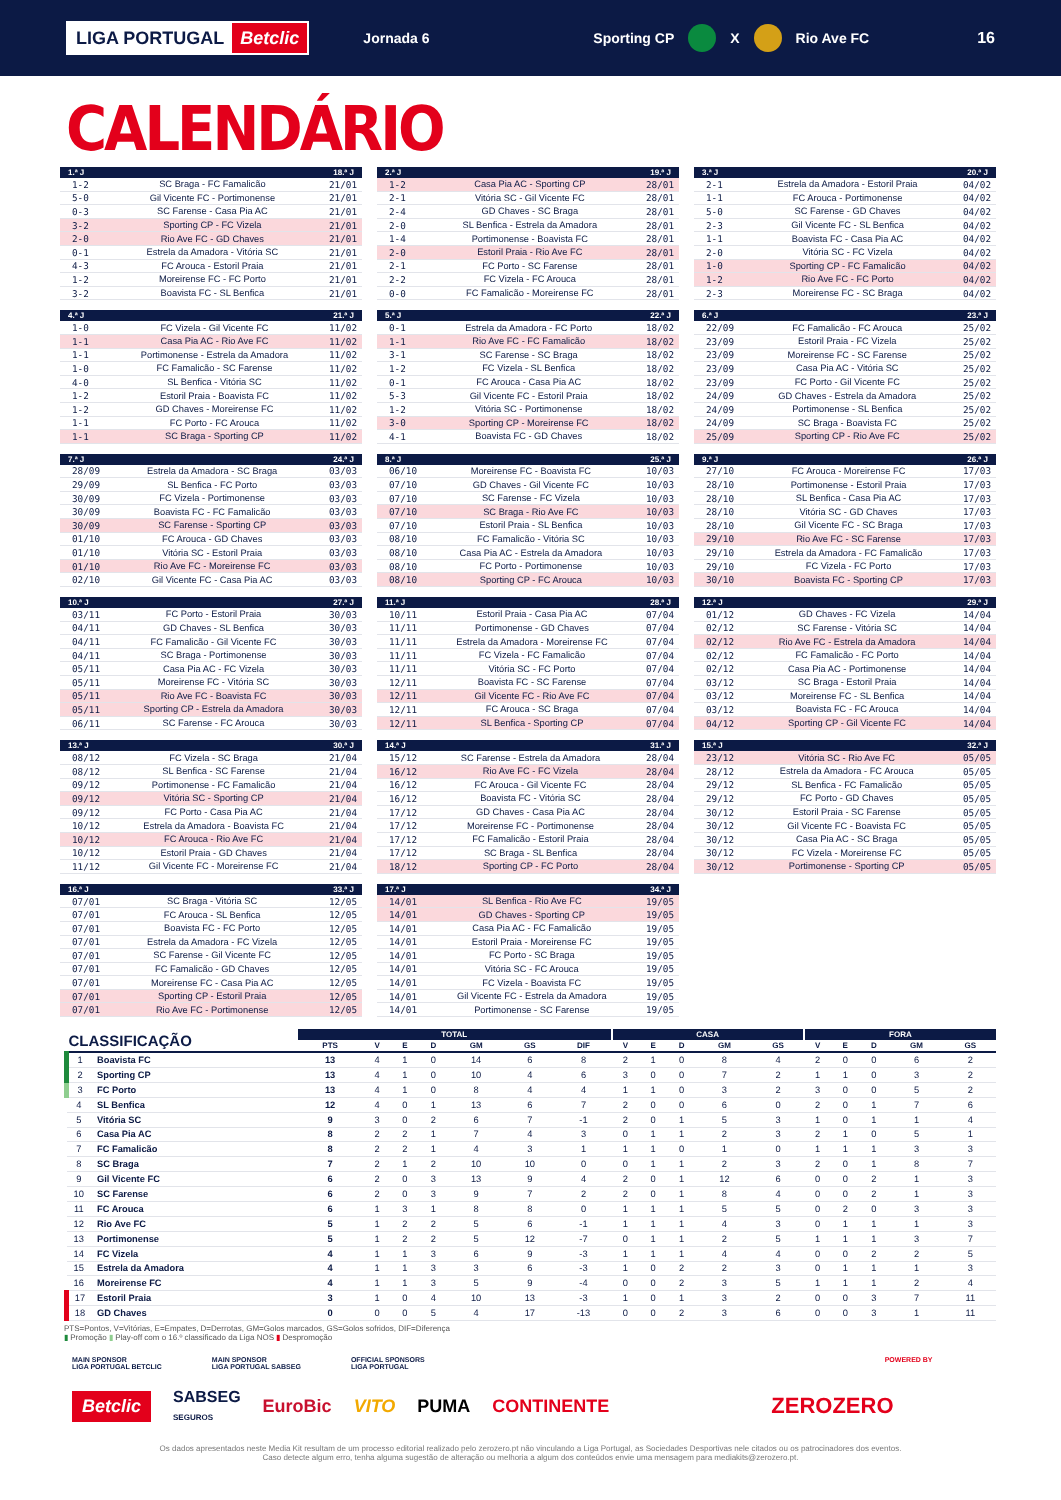LIGA PORTUGAL Betclic
Jornada 6 Sporting CP X Rio Ave FC 16
CALENDÁRIO
| 1.ª J | | 18.ª J |
| --- | --- | --- |
| 1-2 | SC Braga - FC Famalicão | 21/01 |
| 5-0 | Gil Vicente FC - Portimonense | 21/01 |
| 0-3 | SC Farense - Casa Pia AC | 21/01 |
| 3-2 | Sporting CP - FC Vizela | 21/01 |
| 2-0 | Rio Ave FC - GD Chaves | 21/01 |
| 0-1 | Estrela da Amadora - Vitória SC | 21/01 |
| 4-3 | FC Arouca - Estoril Praia | 21/01 |
| 1-2 | Moreirense FC - FC Porto | 21/01 |
| 3-2 | Boavista FC - SL Benfica | 21/01 |
| 2.ª J | | 19.ª J |
| --- | --- | --- |
| 1-2 | Casa Pia AC - Sporting CP | 28/01 |
| 2-1 | Vitória SC - Gil Vicente FC | 28/01 |
| 2-4 | GD Chaves - SC Braga | 28/01 |
| 2-0 | SL Benfica - Estrela da Amadora | 28/01 |
| 1-4 | Portimonense - Boavista FC | 28/01 |
| 2-0 | Estoril Praia - Rio Ave FC | 28/01 |
| 2-1 | FC Porto - SC Farense | 28/01 |
| 2-2 | FC Vizela - FC Arouca | 28/01 |
| 0-0 | FC Famalicão - Moreirense FC | 28/01 |
| 3.ª J | | 20.ª J |
| --- | --- | --- |
| 2-1 | Estrela da Amadora - Estoril Praia | 04/02 |
| 1-1 | FC Arouca - Portimonense | 04/02 |
| 5-0 | SC Farense - GD Chaves | 04/02 |
| 2-3 | Gil Vicente FC - SL Benfica | 04/02 |
| 1-1 | Boavista FC - Casa Pia AC | 04/02 |
| 2-0 | Vitória SC - FC Vizela | 04/02 |
| 1-0 | Sporting CP - FC Famalicão | 04/02 |
| 1-2 | Rio Ave FC - FC Porto | 04/02 |
| 2-3 | Moreirense FC - SC Braga | 04/02 |
| 4.ª J | | 21.ª J |
| --- | --- | --- |
| 1-0 | FC Vizela - Gil Vicente FC | 11/02 |
| 1-1 | Casa Pia AC - Rio Ave FC | 11/02 |
| 1-1 | Portimonense - Estrela da Amadora | 11/02 |
| 1-0 | FC Famalicão - SC Farense | 11/02 |
| 4-0 | SL Benfica - Vitória SC | 11/02 |
| 1-2 | Estoril Praia - Boavista FC | 11/02 |
| 1-2 | GD Chaves - Moreirense FC | 11/02 |
| 1-1 | FC Porto - FC Arouca | 11/02 |
| 1-1 | SC Braga - Sporting CP | 11/02 |
| 5.ª J | | 22.ª J |
| --- | --- | --- |
| 0-1 | Estrela da Amadora - FC Porto | 18/02 |
| 1-1 | Rio Ave FC - FC Famalicão | 18/02 |
| 3-1 | SC Farense - SC Braga | 18/02 |
| 1-2 | FC Vizela - SL Benfica | 18/02 |
| 0-1 | FC Arouca - Casa Pia AC | 18/02 |
| 5-3 | Gil Vicente FC - Estoril Praia | 18/02 |
| 1-2 | Vitória SC - Portimonense | 18/02 |
| 3-0 | Sporting CP - Moreirense FC | 18/02 |
| 4-1 | Boavista FC - GD Chaves | 18/02 |
| 6.ª J | | 23.ª J |
| --- | --- | --- |
| 22/09 | FC Famalicão - FC Arouca | 25/02 |
| 23/09 | Estoril Praia - FC Vizela | 25/02 |
| 23/09 | Moreirense FC - SC Farense | 25/02 |
| 23/09 | Casa Pia AC - Vitória SC | 25/02 |
| 23/09 | FC Porto - Gil Vicente FC | 25/02 |
| 24/09 | GD Chaves - Estrela da Amadora | 25/02 |
| 24/09 | Portimonense - SL Benfica | 25/02 |
| 24/09 | SC Braga - Boavista FC | 25/02 |
| 25/09 | Sporting CP - Rio Ave FC | 25/02 |
| 7.ª J | | 24.ª J |
| --- | --- | --- |
| 28/09 | Estrela da Amadora - SC Braga | 03/03 |
| 29/09 | SL Benfica - FC Porto | 03/03 |
| 30/09 | FC Vizela - Portimonense | 03/03 |
| 30/09 | Boavista FC - FC Famalicão | 03/03 |
| 30/09 | SC Farense - Sporting CP | 03/03 |
| 01/10 | FC Arouca - GD Chaves | 03/03 |
| 01/10 | Vitória SC - Estoril Praia | 03/03 |
| 01/10 | Rio Ave FC - Moreirense FC | 03/03 |
| 02/10 | Gil Vicente FC - Casa Pia AC | 03/03 |
| 8.ª J | | 25.ª J |
| --- | --- | --- |
| 06/10 | Moreirense FC - Boavista FC | 10/03 |
| 07/10 | GD Chaves - Gil Vicente FC | 10/03 |
| 07/10 | SC Farense - FC Vizela | 10/03 |
| 07/10 | SC Braga - Rio Ave FC | 10/03 |
| 07/10 | Estoril Praia - SL Benfica | 10/03 |
| 08/10 | FC Famalicão - Vitória SC | 10/03 |
| 08/10 | Casa Pia AC - Estrela da Amadora | 10/03 |
| 08/10 | FC Porto - Portimonense | 10/03 |
| 08/10 | Sporting CP - FC Arouca | 10/03 |
| 9.ª J | | 26.ª J |
| --- | --- | --- |
| 27/10 | FC Arouca - Moreirense FC | 17/03 |
| 28/10 | Portimonense - Estoril Praia | 17/03 |
| 28/10 | SL Benfica - Casa Pia AC | 17/03 |
| 28/10 | Vitória SC - GD Chaves | 17/03 |
| 28/10 | Gil Vicente FC - SC Braga | 17/03 |
| 29/10 | Rio Ave FC - SC Farense | 17/03 |
| 29/10 | Estrela da Amadora - FC Famalicão | 17/03 |
| 29/10 | FC Vizela - FC Porto | 17/03 |
| 30/10 | Boavista FC - Sporting CP | 17/03 |
| 10.ª J | | 27.ª J |
| --- | --- | --- |
| 03/11 | FC Porto - Estoril Praia | 30/03 |
| 04/11 | GD Chaves - SL Benfica | 30/03 |
| 04/11 | FC Famalicão - Gil Vicente FC | 30/03 |
| 04/11 | SC Braga - Portimonense | 30/03 |
| 05/11 | Casa Pia AC - FC Vizela | 30/03 |
| 05/11 | Moreirense FC - Vitória SC | 30/03 |
| 05/11 | Rio Ave FC - Boavista FC | 30/03 |
| 05/11 | Sporting CP - Estrela da Amadora | 30/03 |
| 06/11 | SC Farense - FC Arouca | 30/03 |
| 11.ª J | | 28.ª J |
| --- | --- | --- |
| 10/11 | Estoril Praia - Casa Pia AC | 07/04 |
| 11/11 | Portimonense - GD Chaves | 07/04 |
| 11/11 | Estrela da Amadora - Moreirense FC | 07/04 |
| 11/11 | FC Vizela - FC Famalicão | 07/04 |
| 11/11 | Vitória SC - FC Porto | 07/04 |
| 12/11 | Boavista FC - SC Farense | 07/04 |
| 12/11 | Gil Vicente FC - Rio Ave FC | 07/04 |
| 12/11 | FC Arouca - SC Braga | 07/04 |
| 12/11 | SL Benfica - Sporting CP | 07/04 |
| 12.ª J | | 29.ª J |
| --- | --- | --- |
| 01/12 | GD Chaves - FC Vizela | 14/04 |
| 02/12 | SC Farense - Vitória SC | 14/04 |
| 02/12 | Rio Ave FC - Estrela da Amadora | 14/04 |
| 02/12 | FC Famalicão - FC Porto | 14/04 |
| 02/12 | Casa Pia AC - Portimonense | 14/04 |
| 03/12 | SC Braga - Estoril Praia | 14/04 |
| 03/12 | Moreirense FC - SL Benfica | 14/04 |
| 03/12 | Boavista FC - FC Arouca | 14/04 |
| 04/12 | Sporting CP - Gil Vicente FC | 14/04 |
| 13.ª J | | 30.ª J |
| --- | --- | --- |
| 08/12 | FC Vizela - SC Braga | 21/04 |
| 08/12 | SL Benfica - SC Farense | 21/04 |
| 09/12 | Portimonense - FC Famalicão | 21/04 |
| 09/12 | Vitória SC - Sporting CP | 21/04 |
| 09/12 | FC Porto - Casa Pia AC | 21/04 |
| 10/12 | Estrela da Amadora - Boavista FC | 21/04 |
| 10/12 | FC Arouca - Rio Ave FC | 21/04 |
| 10/12 | Estoril Praia - GD Chaves | 21/04 |
| 11/12 | Gil Vicente FC - Moreirense FC | 21/04 |
| 14.ª J | | 31.ª J |
| --- | --- | --- |
| 15/12 | SC Farense - Estrela da Amadora | 28/04 |
| 16/12 | Rio Ave FC - FC Vizela | 28/04 |
| 16/12 | FC Arouca - Gil Vicente FC | 28/04 |
| 16/12 | Boavista FC - Vitória SC | 28/04 |
| 17/12 | GD Chaves - Casa Pia AC | 28/04 |
| 17/12 | Moreirense FC - Portimonense | 28/04 |
| 17/12 | FC Famalicão - Estoril Praia | 28/04 |
| 17/12 | SC Braga - SL Benfica | 28/04 |
| 18/12 | Sporting CP - FC Porto | 28/04 |
| 15.ª J | | 32.ª J |
| --- | --- | --- |
| 23/12 | Vitória SC - Rio Ave FC | 05/05 |
| 28/12 | Estrela da Amadora - FC Arouca | 05/05 |
| 29/12 | SL Benfica - FC Famalicão | 05/05 |
| 29/12 | FC Porto - GD Chaves | 05/05 |
| 30/12 | Estoril Praia - SC Farense | 05/05 |
| 30/12 | Gil Vicente FC - Boavista FC | 05/05 |
| 30/12 | Casa Pia AC - SC Braga | 05/05 |
| 30/12 | FC Vizela - Moreirense FC | 05/05 |
| 30/12 | Portimonense - Sporting CP | 05/05 |
| 16.ª J | | 33.ª J |
| --- | --- | --- |
| 07/01 | SC Braga - Vitória SC | 12/05 |
| 07/01 | FC Arouca - SL Benfica | 12/05 |
| 07/01 | Boavista FC - FC Porto | 12/05 |
| 07/01 | Estrela da Amadora - FC Vizela | 12/05 |
| 07/01 | SC Farense - Gil Vicente FC | 12/05 |
| 07/01 | FC Famalicão - GD Chaves | 12/05 |
| 07/01 | Moreirense FC - Casa Pia AC | 12/05 |
| 07/01 | Sporting CP - Estoril Praia | 12/05 |
| 07/01 | Rio Ave FC - Portimonense | 12/05 |
| 17.ª J | | 34.ª J |
| --- | --- | --- |
| 14/01 | SL Benfica - Rio Ave FC | 19/05 |
| 14/01 | GD Chaves - Sporting CP | 19/05 |
| 14/01 | Casa Pia AC - FC Famalicão | 19/05 |
| 14/01 | Estoril Praia - Moreirense FC | 19/05 |
| 14/01 | FC Porto - SC Braga | 19/05 |
| 14/01 | Vitória SC - FC Arouca | 19/05 |
| 14/01 | FC Vizela - Boavista FC | 19/05 |
| 14/01 | Gil Vicente FC - Estrela da Amadora | 19/05 |
| 14/01 | Portimonense - SC Farense | 19/05 |
| CLASSIFICAÇÃO | | TOTAL | | | | | | | CASA | | | | | FORA | | | | |
| --- | --- | --- | --- | --- | --- | --- | --- | --- | --- | --- | --- | --- | --- | --- | --- | --- | --- | --- |
| | | PTS | V | E | D | GM | GS | DIF | V | E | D | GM | GS | V | E | D | GM | GS |
| 1 | Boavista FC | 13 | 4 | 1 | 0 | 14 | 6 | 8 | 2 | 1 | 0 | 8 | 4 | 2 | 0 | 0 | 6 | 2 |
| 2 | Sporting CP | 13 | 4 | 1 | 0 | 10 | 4 | 6 | 3 | 0 | 0 | 7 | 2 | 1 | 1 | 0 | 3 | 2 |
| 3 | FC Porto | 13 | 4 | 1 | 0 | 8 | 4 | 4 | 1 | 1 | 0 | 3 | 2 | 3 | 0 | 0 | 5 | 2 |
| 4 | SL Benfica | 12 | 4 | 0 | 1 | 13 | 6 | 7 | 2 | 0 | 0 | 6 | 0 | 2 | 0 | 1 | 7 | 6 |
| 5 | Vitória SC | 9 | 3 | 0 | 2 | 6 | 7 | -1 | 2 | 0 | 1 | 5 | 3 | 1 | 0 | 1 | 1 | 4 |
| 6 | Casa Pia AC | 8 | 2 | 2 | 1 | 7 | 4 | 3 | 0 | 1 | 1 | 2 | 3 | 2 | 1 | 0 | 5 | 1 |
| 7 | FC Famalicão | 8 | 2 | 2 | 1 | 4 | 3 | 1 | 1 | 1 | 0 | 1 | 0 | 1 | 1 | 1 | 3 | 3 |
| 8 | SC Braga | 7 | 2 | 1 | 2 | 10 | 10 | 0 | 0 | 1 | 1 | 2 | 3 | 2 | 0 | 1 | 8 | 7 |
| 9 | Gil Vicente FC | 6 | 2 | 0 | 3 | 13 | 9 | 4 | 2 | 0 | 1 | 12 | 6 | 0 | 0 | 2 | 1 | 3 |
| 10 | SC Farense | 6 | 2 | 0 | 3 | 9 | 7 | 2 | 2 | 0 | 1 | 8 | 4 | 0 | 0 | 2 | 1 | 3 |
| 11 | FC Arouca | 6 | 1 | 3 | 1 | 8 | 8 | 0 | 1 | 1 | 1 | 5 | 5 | 0 | 2 | 0 | 3 | 3 |
| 12 | Rio Ave FC | 5 | 1 | 2 | 2 | 5 | 6 | -1 | 1 | 1 | 1 | 4 | 3 | 0 | 1 | 1 | 1 | 3 |
| 13 | Portimonense | 5 | 1 | 2 | 2 | 5 | 12 | -7 | 0 | 1 | 1 | 2 | 5 | 1 | 1 | 1 | 3 | 7 |
| 14 | FC Vizela | 4 | 1 | 1 | 3 | 6 | 9 | -3 | 1 | 1 | 1 | 4 | 4 | 0 | 0 | 2 | 2 | 5 |
| 15 | Estrela da Amadora | 4 | 1 | 1 | 3 | 3 | 6 | -3 | 1 | 0 | 2 | 2 | 3 | 0 | 1 | 1 | 1 | 3 |
| 16 | Moreirense FC | 4 | 1 | 1 | 3 | 5 | 9 | -4 | 0 | 0 | 2 | 3 | 5 | 1 | 1 | 1 | 2 | 4 |
| 17 | Estoril Praia | 3 | 1 | 0 | 4 | 10 | 13 | -3 | 1 | 0 | 1 | 3 | 2 | 0 | 0 | 3 | 7 | 11 |
| 18 | GD Chaves | 0 | 0 | 0 | 5 | 4 | 17 | -13 | 0 | 0 | 2 | 3 | 6 | 0 | 0 | 3 | 1 | 11 |
PTS=Pontos, V=Vitórias, E=Empates, D=Derrotas, GM=Golos marcados, GS=Golos sofridos, DIF=Diferença
▮ Promoção ▮ Play-off com o 16.º classificado da Liga NOS ▮ Despromoção
MAIN SPONSOR
LIGA PORTUGAL BETCLIC
MAIN SPONSOR
LIGA PORTUGAL SABSEG
OFFICIAL SPONSORS
LIGA PORTUGAL
POWERED BY
Betclic SABSEG
SEGUROS EuroBic VITO PUMA CONTINENTE ZEROZERO
Os dados apresentados neste Media Kit resultam de um processo editorial realizado pelo zerozero.pt não vinculando a Liga Portugal, as Sociedades Desportivas nele citados ou os patrocinadores dos eventos.
Caso detecte algum erro, tenha alguma sugestão de alteração ou melhoria a algum dos conteúdos envie uma mensagem para mediakits@zerozero.pt.